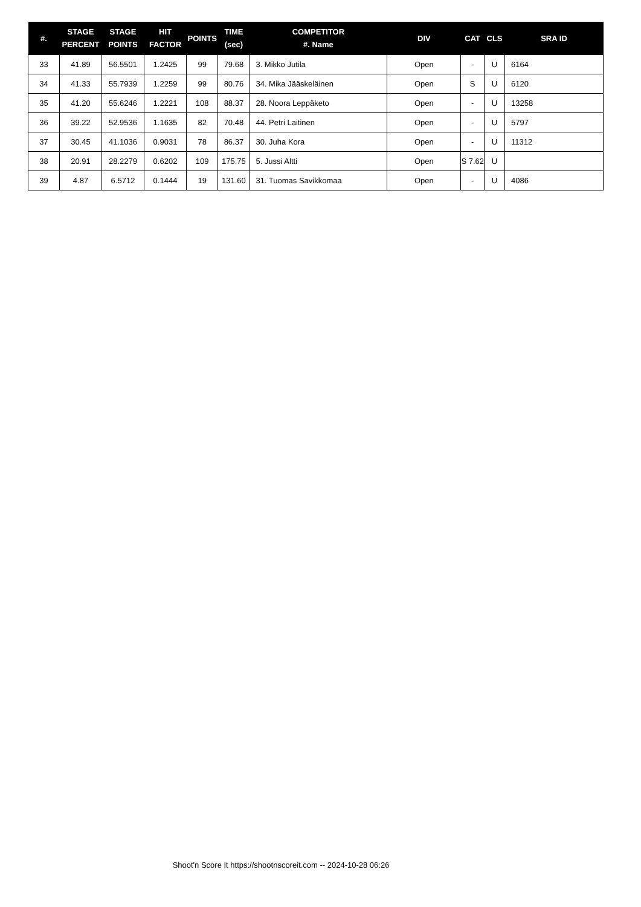| #. | STAGE PERCENT | STAGE POINTS | HIT FACTOR | POINTS | TIME (sec) | COMPETITOR #. Name | DIV | CAT | CLS | SRA ID |
| --- | --- | --- | --- | --- | --- | --- | --- | --- | --- | --- |
| 33 | 41.89 | 56.5501 | 1.2425 | 99 | 79.68 | 3. Mikko Jutila | Open | - | U | 6164 |
| 34 | 41.33 | 55.7939 | 1.2259 | 99 | 80.76 | 34. Mika Jääskeläinen | Open | S | U | 6120 |
| 35 | 41.20 | 55.6246 | 1.2221 | 108 | 88.37 | 28. Noora Leppäketo | Open | - | U | 13258 |
| 36 | 39.22 | 52.9536 | 1.1635 | 82 | 70.48 | 44. Petri Laitinen | Open | - | U | 5797 |
| 37 | 30.45 | 41.1036 | 0.9031 | 78 | 86.37 | 30. Juha Kora | Open | - | U | 11312 |
| 38 | 20.91 | 28.2279 | 0.6202 | 109 | 175.75 | 5. Jussi Altti | Open | S 7.62 | U | |
| 39 | 4.87 | 6.5712 | 0.1444 | 19 | 131.60 | 31. Tuomas Savikkomaa | Open | - | U | 4086 |
Shoot'n Score It https://shootnscoreit.com -- 2024-10-28 06:26